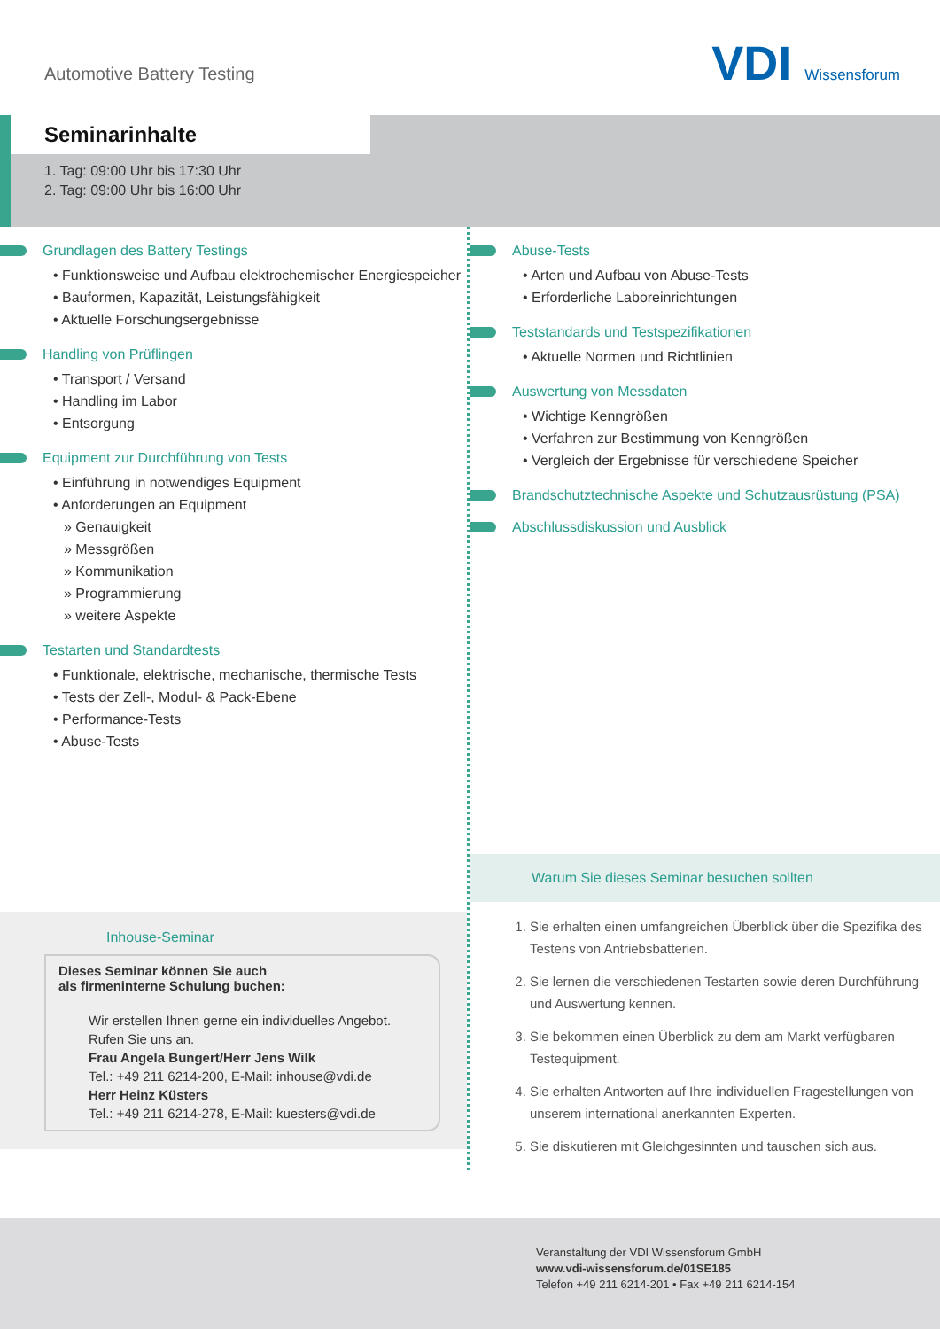Automotive Battery Testing VDI Wissensforum
Seminarinhalte
1. Tag: 09:00 Uhr bis 17:30 Uhr
2. Tag: 09:00 Uhr bis 16:00 Uhr
Grundlagen des Battery Testings
• Funktionsweise und Aufbau elektrochemischer Energiespeicher
• Bauformen, Kapazität, Leistungsfähigkeit
• Aktuelle Forschungsergebnisse
Handling von Prüflingen
• Transport / Versand
• Handling im Labor
• Entsorgung
Equipment zur Durchführung von Tests
• Einführung in notwendiges Equipment
• Anforderungen an Equipment
» Genauigkeit
» Messgrößen
» Kommunikation
» Programmierung
» weitere Aspekte
Testarten und Standardtests
• Funktionale, elektrische, mechanische, thermische Tests
• Tests der Zell-, Modul- & Pack-Ebene
• Performance-Tests
• Abuse-Tests
Inhouse-Seminar
Dieses Seminar können Sie auch
als firmeninterne Schulung buchen:
Wir erstellen Ihnen gerne ein individuelles Angebot.
Rufen Sie uns an.
Frau Angela Bungert/Herr Jens Wilk
Tel.: +49 211 6214-200, E-Mail: inhouse@vdi.de
Herr Heinz Küsters
Tel.: +49 211 6214-278, E-Mail: kuesters@vdi.de
Abuse-Tests
• Arten und Aufbau von Abuse-Tests
• Erforderliche Laboreinrichtungen
Teststandards und Testspezifikationen
• Aktuelle Normen und Richtlinien
Auswertung von Messdaten
• Wichtige Kenngrößen
• Verfahren zur Bestimmung von Kenngrößen
• Vergleich der Ergebnisse für verschiedene Speicher
Brandschutztechnische Aspekte und Schutzausrüstung (PSA)
Abschlussdiskussion und Ausblick
Warum Sie dieses Seminar besuchen sollten
1. Sie erhalten einen umfangreichen Überblick über die Spezifika des Testens von Antriebsbatterien.
2. Sie lernen die verschiedenen Testarten sowie deren Durchführung und Auswertung kennen.
3. Sie bekommen einen Überblick zu dem am Markt verfügbaren Testequipment.
4. Sie erhalten Antworten auf Ihre individuellen Fragestellungen von unserem international anerkannten Experten.
5. Sie diskutieren mit Gleichgesinnten und tauschen sich aus.
Veranstaltung der VDI Wissensforum GmbH
www.vdi-wissensforum.de/01SE185
Telefon +49 211 6214-201 • Fax +49 211 6214-154